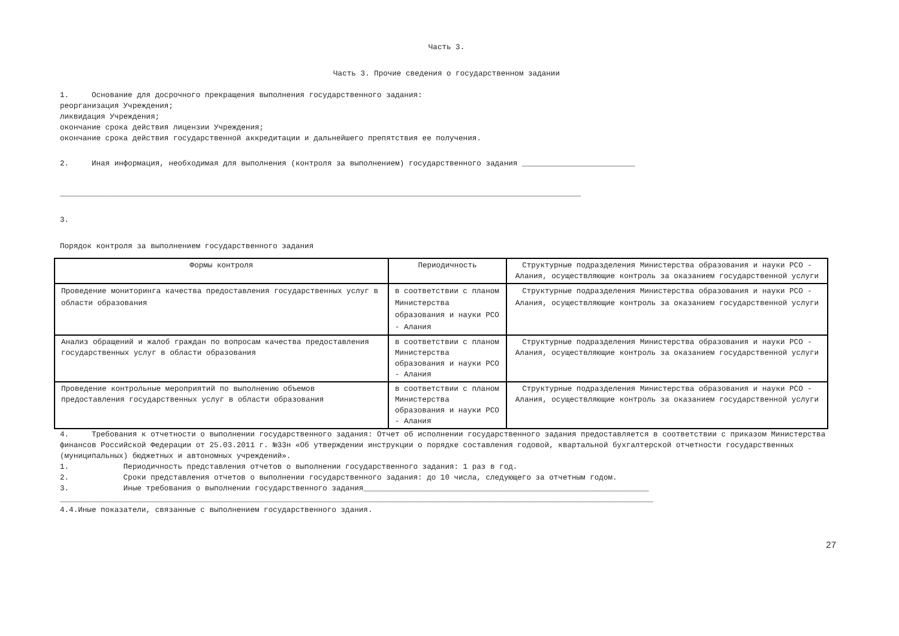Часть 3.
Часть 3. Прочие сведения о государственном задании
1. Основание для досрочного прекращения выполнения государственного задания: реорганизация Учреждения; ликвидация Учреждения; окончание срока действия лицензии Учреждения; окончание срока действия государственной аккредитации и дальнейшего препятствия ее получения.
2. Иная информация, необходимая для выполнения (контроля за выполнением) государственного задания _________________________
___________________________________________________________________________________________________________________
3.
Порядок контроля за выполнением государственного задания
| Формы контроля | Периодичность | Структурные подразделения Министерства образования и науки РСО - Алания, осуществляющие контроль за оказанием государственной услуги |
| --- | --- | --- |
| Проведение мониторинга качества предоставления государственных услуг в области образования | в соответствии с планом Министерства образования и науки РСО - Алания | Структурные подразделения Министерства образования и науки РСО - Алания, осуществляющие контроль за оказанием государственной услуги |
| Анализ обращений и жалоб граждан по вопросам качества предоставления государственных услуг в области образования | в соответствии с планом Министерства образования и науки РСО - Алания | Структурные подразделения Министерства образования и науки РСО - Алания, осуществляющие контроль за оказанием государственной услуги |
| Проведение контрольные мероприятий по выполнению объемов предоставления государственных услуг в области образования | в соответствии с планом Министерства образования и науки РСО - Алания | Структурные подразделения Министерства образования и науки РСО - Алания, осуществляющие контроль за оказанием государственной услуги |
4. Требования к отчетности о выполнении государственного задания: Отчет об исполнении государственного задания предоставляется в соответствии с приказом Министерства финансов Российской Федерации от 25.03.2011 г. №33н «Об утверждении инструкции о порядке составления годовой, квартальной бухгалтерской отчетности государственных (муниципальных) бюджетных и автономных учреждений». 1. Периодичность представления отчетов о выполнении государственного задания: 1 раз в год. 2. Сроки представления отчетов о выполнении государственного задания: до 10 числа, следующего за отчетным годом. 3. Иные требования о выполнении государственного задания_______________________________________________________________ ___________________________________________________________________________________________________________________________________ 4.4.Иные показатели, связанные с выполнением государственного здания.
27